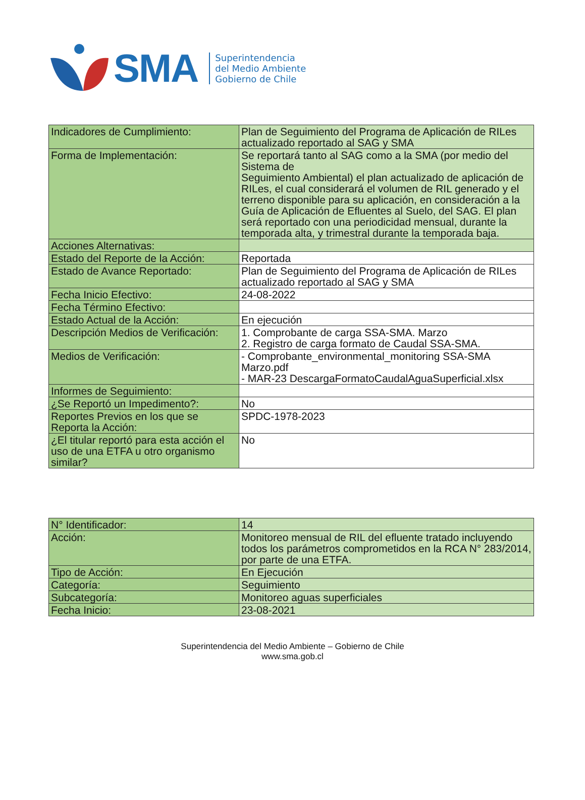SMA
Superintendencia
del Medio Ambiente
Gobierno de Chile
| Indicadores de Cumplimiento: | Plan de Seguimiento del Programa de Aplicación de RILes actualizado reportado al SAG y SMA |
| Forma de Implementación: | Se reportará tanto al SAG como a la SMA (por medio del Sistema de Seguimiento Ambiental) el plan actualizado de aplicación de RILes, el cual considerará el volumen de RIL generado y el terreno disponible para su aplicación, en consideración a la Guía de Aplicación de Efluentes al Suelo, del SAG. El plan será reportado con una periodicidad mensual, durante la temporada alta, y trimestral durante la temporada baja. |
| Acciones Alternativas: | |
| Estado del Reporte de la Acción: | Reportada |
| Estado de Avance Reportado: | Plan de Seguimiento del Programa de Aplicación de RILes actualizado reportado al SAG y SMA |
| Fecha Inicio Efectivo: | 24-08-2022 |
| Fecha Término Efectivo: | |
| Estado Actual de la Acción: | En ejecución |
| Descripción Medios de Verificación: | 1. Comprobante de carga SSA-SMA. Marzo 2. Registro de carga formato de Caudal SSA-SMA. |
| Medios de Verificación: | - Comprobante_environmental_monitoring SSA-SMA Marzo.pdf - MAR-23 DescargaFormatoCaudalAguaSuperficial.xlsx |
| Informes de Seguimiento: | |
| ¿Se Reportó un Impedimento?: | No |
| Reportes Previos en los que se Reporta la Acción: | SPDC-1978-2023 |
| ¿El titular reportó para esta acción el uso de una ETFA u otro organismo similar? | No |
| N° Identificador: | 14 |
| Acción: | Monitoreo mensual de RIL del efluente tratado incluyendo todos los parámetros comprometidos en la RCA N° 283/2014, por parte de una ETFA. |
| Tipo de Acción: | En Ejecución |
| Categoría: | Seguimiento |
| Subcategoría: | Monitoreo aguas superficiales |
| Fecha Inicio: | 23-08-2021 |
Superintendencia del Medio Ambiente – Gobierno de Chile
www.sma.gob.cl